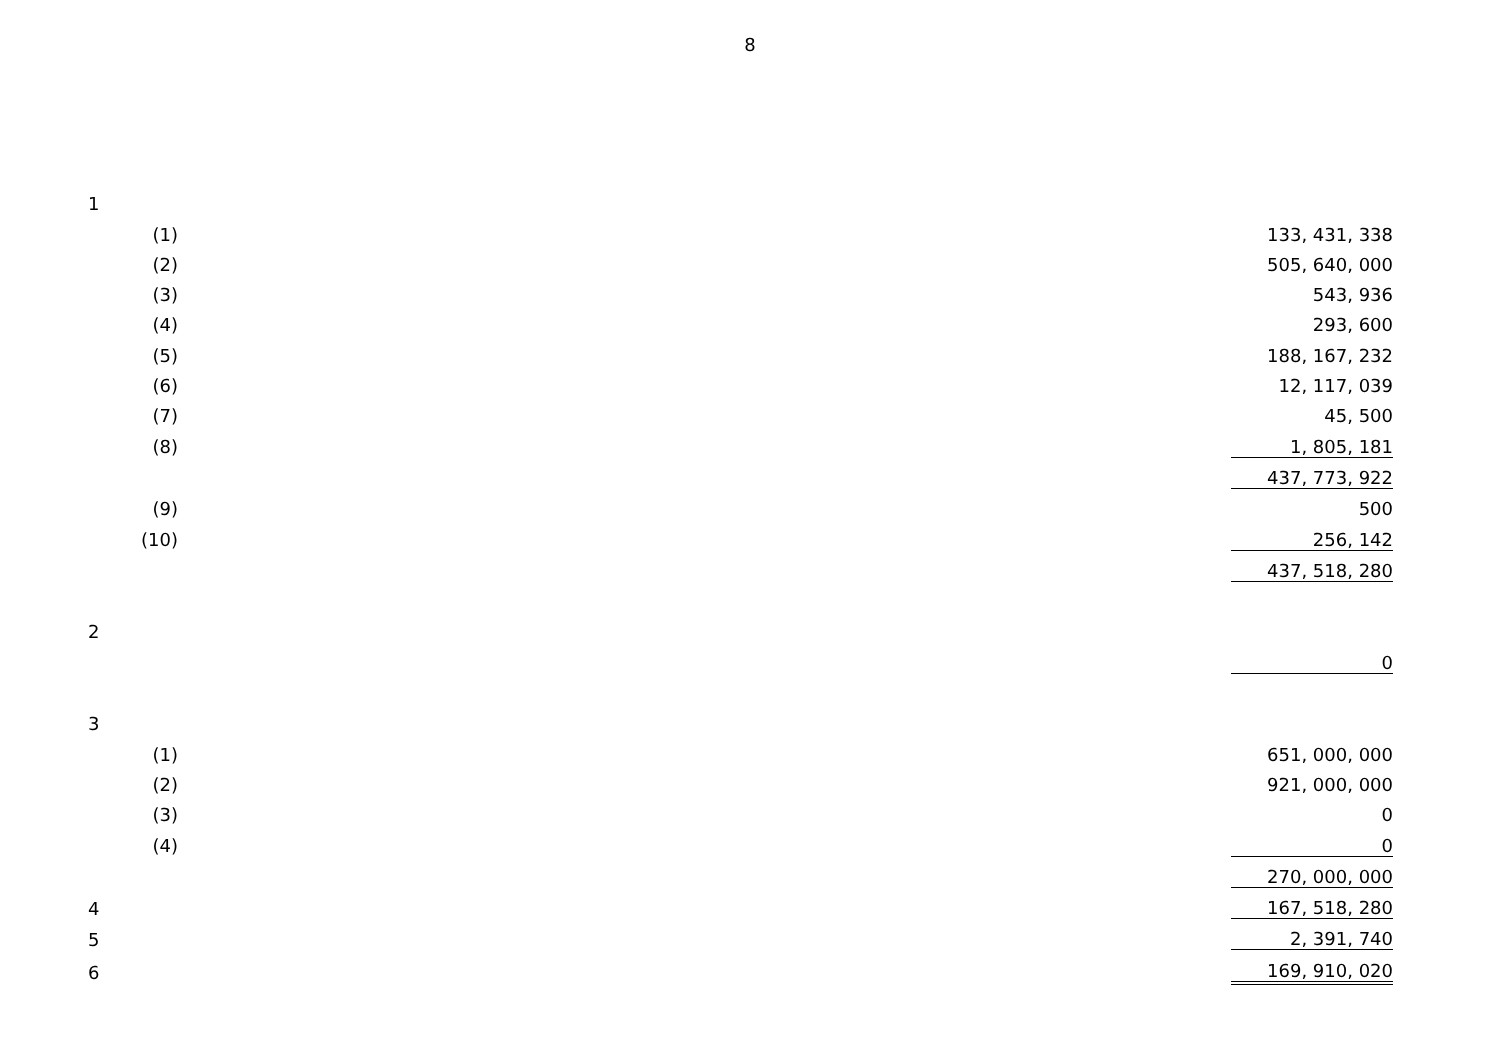8
| 1 | | | |
| | (1) | | 133, 431, 338 |
| | (2) | | 505, 640, 000 |
| | (3) | | 543, 936 |
| | (4) | | 293, 600 |
| | (5) | | 188, 167, 232 |
| | (6) | | 12, 117, 039 |
| | (7) | | 45, 500 |
| | (8) | | 1, 805, 181 |
| | | | 437, 773, 922 |
| | (9) | | 500 |
| | (10) | | 256, 142 |
| | | | 437, 518, 280 |
| 2 | | | |
| | | | 0 |
| 3 | | | |
| | (1) | | 651, 000, 000 |
| | (2) | | 921, 000, 000 |
| | (3) | | 0 |
| | (4) | | 0 |
| | | | 270, 000, 000 |
| 4 | | | 167, 518, 280 |
| 5 | | | 2, 391, 740 |
| 6 | | | 169, 910, 020 |